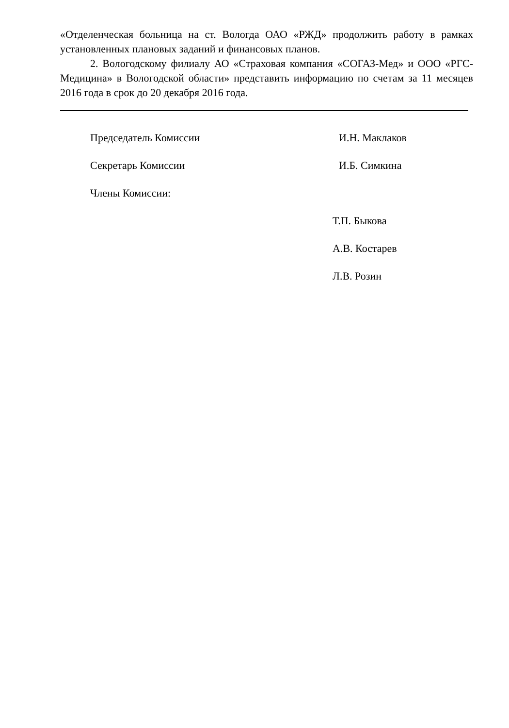«Отделенческая больница на ст. Вологда ОАО «РЖД» продолжить работу в рамках установленных плановых заданий и финансовых планов.
2. Вологодскому филиалу АО «Страховая компания «СОГАЗ-Мед» и ООО «РГС-Медицина» в Вологодской области» представить информацию по счетам за 11 месяцев 2016 года в срок до 20 декабря 2016 года.
Председатель Комиссии И.Н. Маклаков
Секретарь Комиссии И.Б. Симкина
Члены Комиссии:
Т.П. Быкова
А.В. Костарев
Л.В. Розин